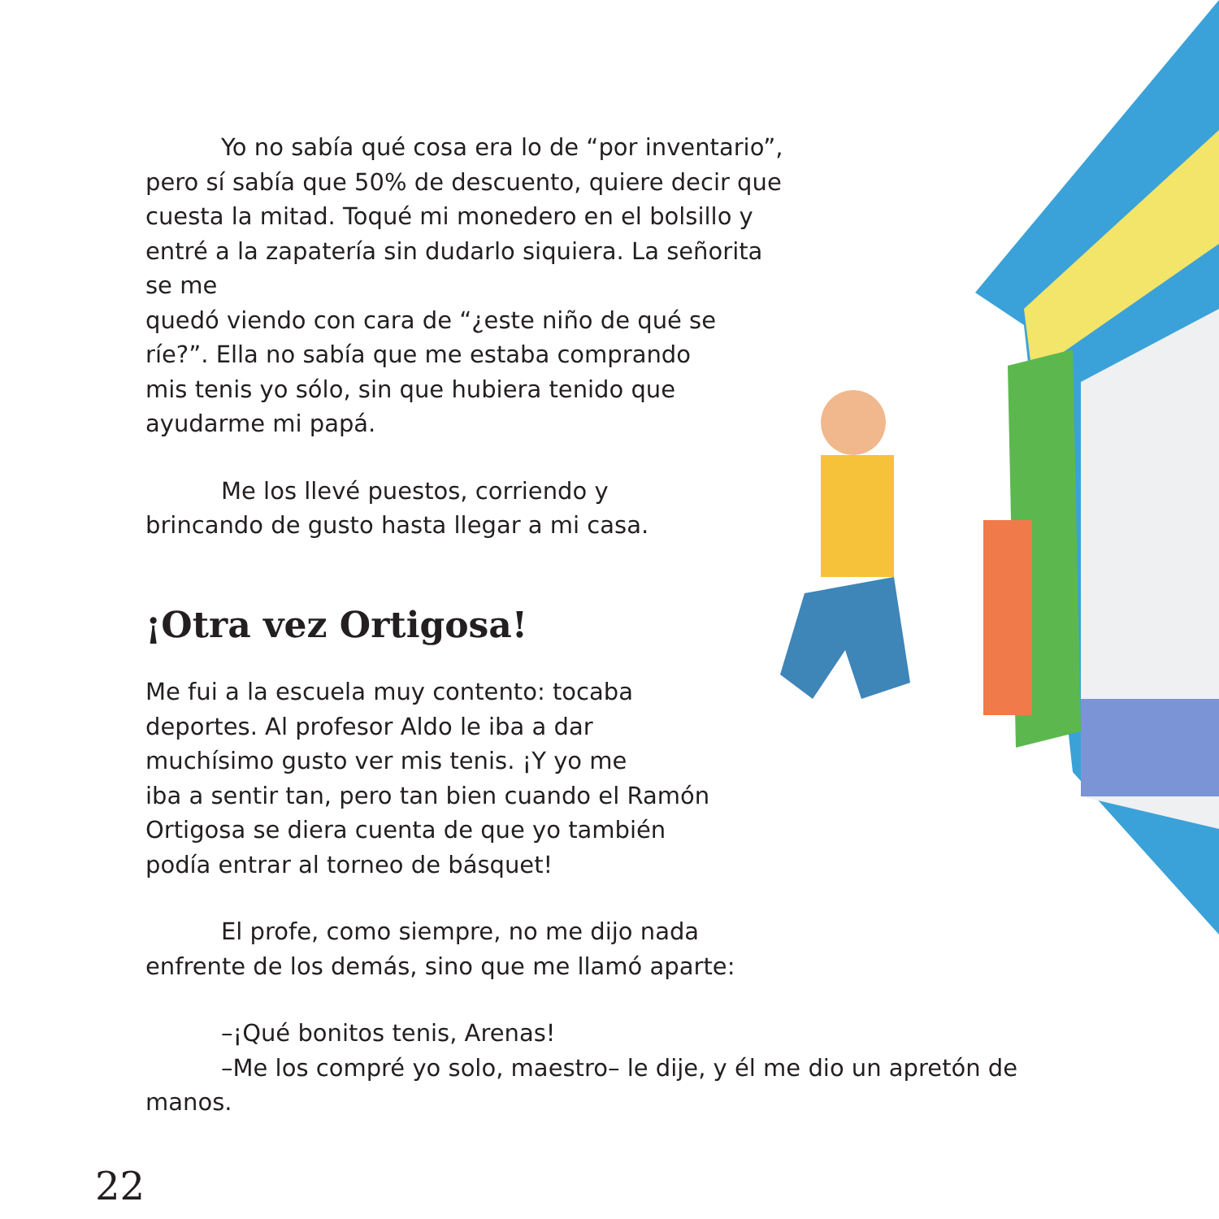Yo no sabía qué cosa era lo de “por inventario”, pero sí sabía que 50% de descuento, quiere decir que cuesta la mitad. Toqué mi monedero en el bolsillo y entré a la zapatería sin dudarlo siquiera. La señorita se me
quedó viendo con cara de “¿este niño de qué se
ríe?”. Ella no sabía que me estaba comprando
mis tenis yo sólo, sin que hubiera tenido que
ayudarme mi papá.
Me los llevé puestos, corriendo y
brincando de gusto hasta llegar a mi casa.
¡Otra vez Ortigosa!
Me fui a la escuela muy contento: tocaba
deportes. Al profesor Aldo le iba a dar
muchísimo gusto ver mis tenis. ¡Y yo me
iba a sentir tan, pero tan bien cuando el Ramón
Ortigosa se diera cuenta de que yo también
podía entrar al torneo de básquet!
El profe, como siempre, no me dijo nada
enfrente de los demás, sino que me llamó aparte:
–¡Qué bonitos tenis, Arenas!
–Me los compré yo solo, maestro– le dije, y él me dio un apretón de manos.
22